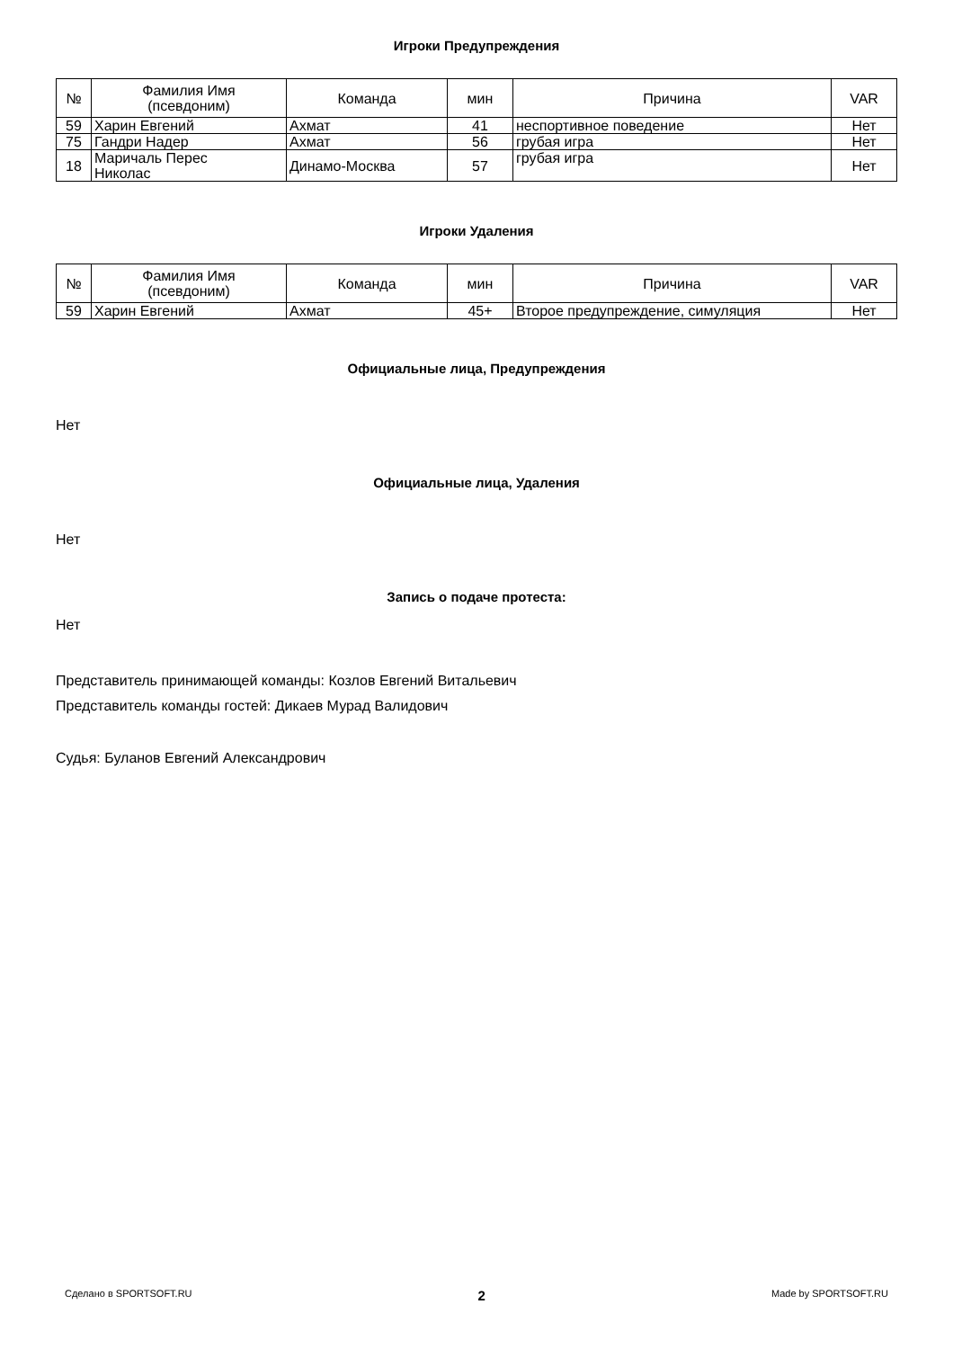Игроки Предупреждения
| № | Фамилия Имя (псевдоним) | Команда | мин | Причина | VAR |
| --- | --- | --- | --- | --- | --- |
| 59 | Харин Евгений | Ахмат | 41 | неспортивное поведение | Нет |
| 75 | Гандри Надер | Ахмат | 56 | грубая игра | Нет |
| 18 | Маричаль Перес Николас | Динамо-Москва | 57 | грубая игра | Нет |
Игроки Удаления
| № | Фамилия Имя (псевдоним) | Команда | мин | Причина | VAR |
| --- | --- | --- | --- | --- | --- |
| 59 | Харин Евгений | Ахмат | 45+ | Второе предупреждение, симуляция | Нет |
Официальные лица, Предупреждения
Нет
Официальные лица, Удаления
Нет
Запись о подаче протеста:
Нет
Представитель принимающей команды: Козлов Евгений Витальевич
Представитель команды гостей: Дикаев Мурад Валидович
Судья: Буланов Евгений Александрович
Сделано в SPORTSOFT.RU 2 Made by SPORTSOFT.RU